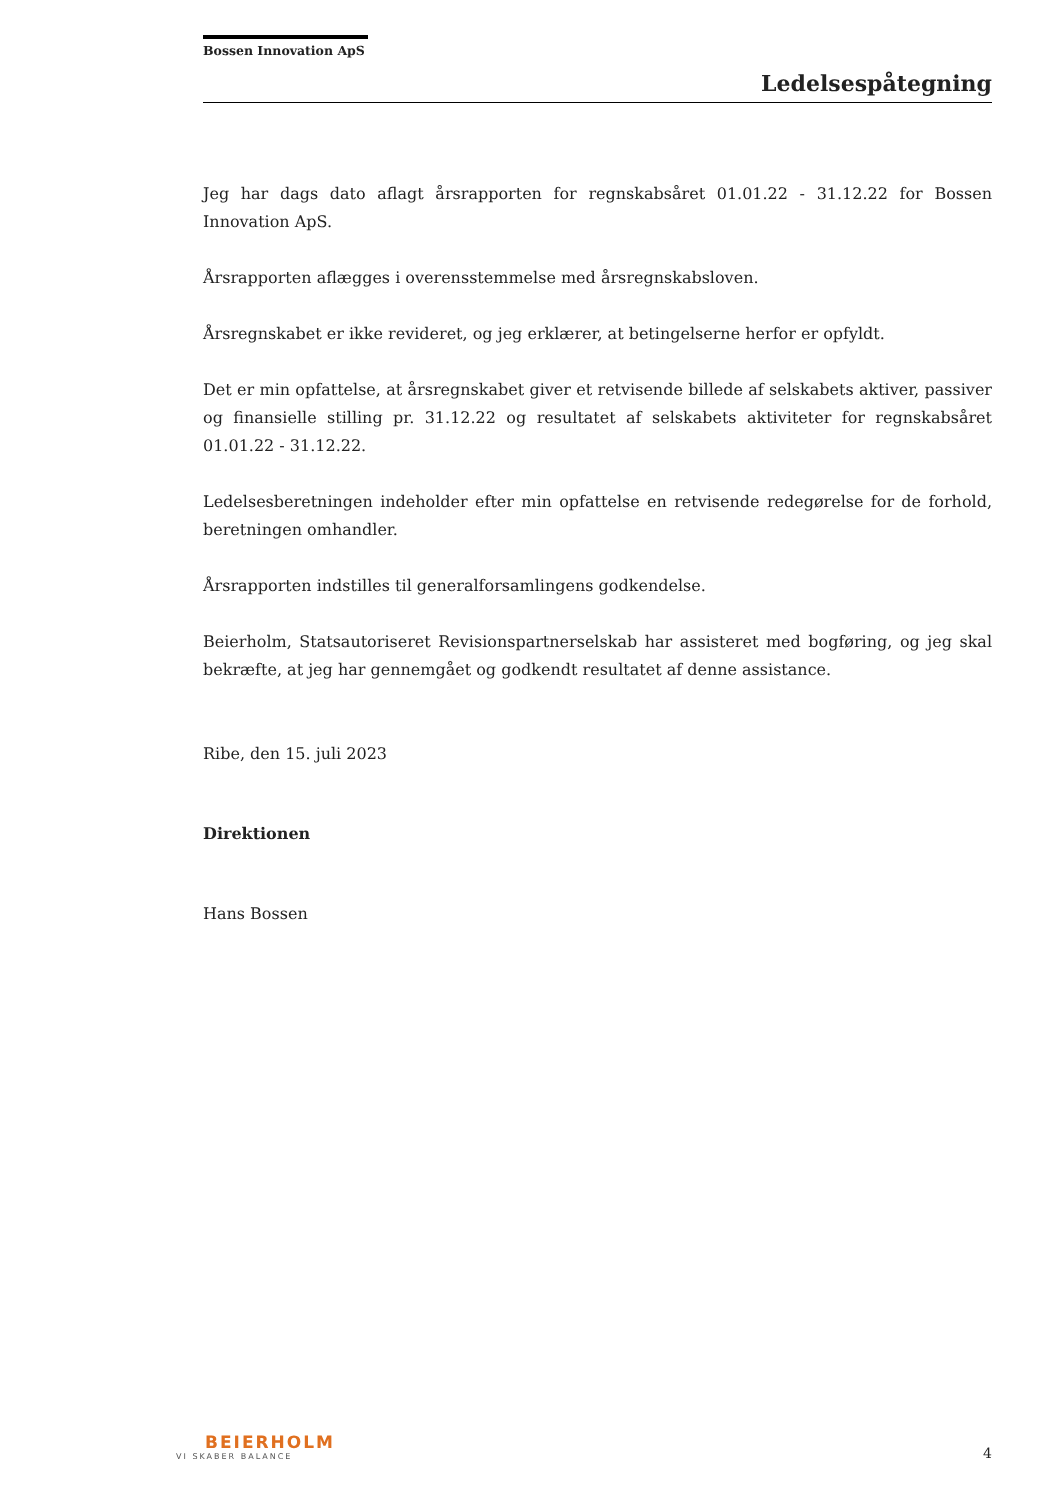Bossen Innovation ApS
Ledelsespåtegning
Jeg har dags dato aflagt årsrapporten for regnskabsåret 01.01.22 - 31.12.22 for Bossen Innovation ApS.
Årsrapporten aflægges i overensstemmelse med årsregnskabsloven.
Årsregnskabet er ikke revideret, og jeg erklærer, at betingelserne herfor er opfyldt.
Det er min opfattelse, at årsregnskabet giver et retvisende billede af selskabets aktiver, passiver og finansielle stilling pr. 31.12.22 og resultatet af selskabets aktiviteter for regnskabsåret 01.01.22 - 31.12.22.
Ledelsesberetningen indeholder efter min opfattelse en retvisende redegørelse for de forhold, beretningen omhandler.
Årsrapporten indstilles til generalforsamlingens godkendelse.
Beierholm, Statsautoriseret Revisionspartnerselskab har assisteret med bogføring, og jeg skal bekræfte, at jeg har gennemgået og godkendt resultatet af denne assistance.
Ribe, den 15. juli 2023
Direktionen
Hans Bossen
BEIERHOLM
VI SKABER BALANCE
4